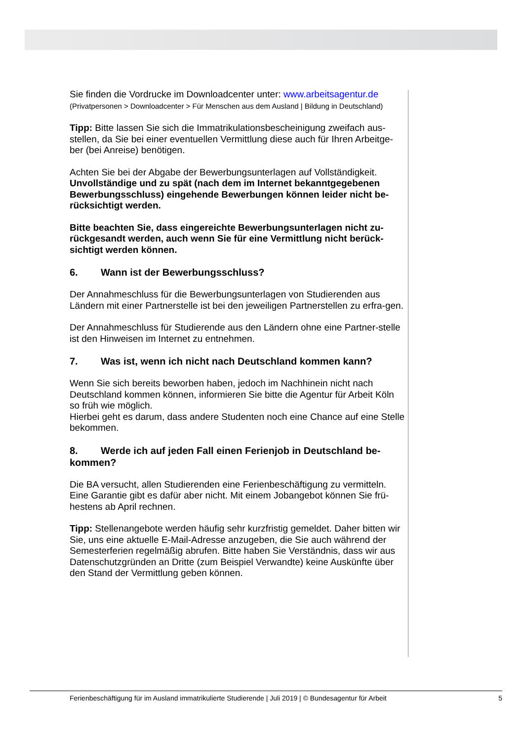Sie finden die Vordrucke im Downloadcenter unter: www.arbeitsagentur.de
(Privatpersonen > Downloadcenter > Für Menschen aus dem Ausland | Bildung in Deutschland)
Tipp: Bitte lassen Sie sich die Immatrikulationsbescheinigung zweifach aus-stellen, da Sie bei einer eventuellen Vermittlung diese auch für Ihren Arbeitge-ber (bei Anreise) benötigen.
Achten Sie bei der Abgabe der Bewerbungsunterlagen auf Vollständigkeit.
Unvollständige und zu spät (nach dem im Internet bekanntgegebenen Bewerbungsschluss) eingehende Bewerbungen können leider nicht be-rücksichtigt werden.
Bitte beachten Sie, dass eingereichte Bewerbungsunterlagen nicht zu-rückgesandt werden, auch wenn Sie für eine Vermittlung nicht berück-sichtigt werden können.
6. Wann ist der Bewerbungsschluss?
Der Annahmeschluss für die Bewerbungsunterlagen von Studierenden aus Ländern mit einer Partnerstelle ist bei den jeweiligen Partnerstellen zu erfra-gen.
Der Annahmeschluss für Studierende aus den Ländern ohne eine Partner-stelle ist den Hinweisen im Internet zu entnehmen.
7. Was ist, wenn ich nicht nach Deutschland kommen kann?
Wenn Sie sich bereits beworben haben, jedoch im Nachhinein nicht nach Deutschland kommen können, informieren Sie bitte die Agentur für Arbeit Köln so früh wie möglich.
Hierbei geht es darum, dass andere Studenten noch eine Chance auf eine Stelle bekommen.
8. Werde ich auf jeden Fall einen Ferienjob in Deutschland be-kommen?
Die BA versucht, allen Studierenden eine Ferienbeschäftigung zu vermitteln. Eine Garantie gibt es dafür aber nicht. Mit einem Jobangebot können Sie frü-hestens ab April rechnen.
Tipp: Stellenangebote werden häufig sehr kurzfristig gemeldet. Daher bitten wir Sie, uns eine aktuelle E-Mail-Adresse anzugeben, die Sie auch während der Semesterferien regelmäßig abrufen. Bitte haben Sie Verständnis, dass wir aus Datenschutzgründen an Dritte (zum Beispiel Verwandte) keine Auskünfte über den Stand der Vermittlung geben können.
Ferienbeschäftigung für im Ausland immatrikulierte Studierende | Juli 2019 | © Bundesagentur für Arbeit 5